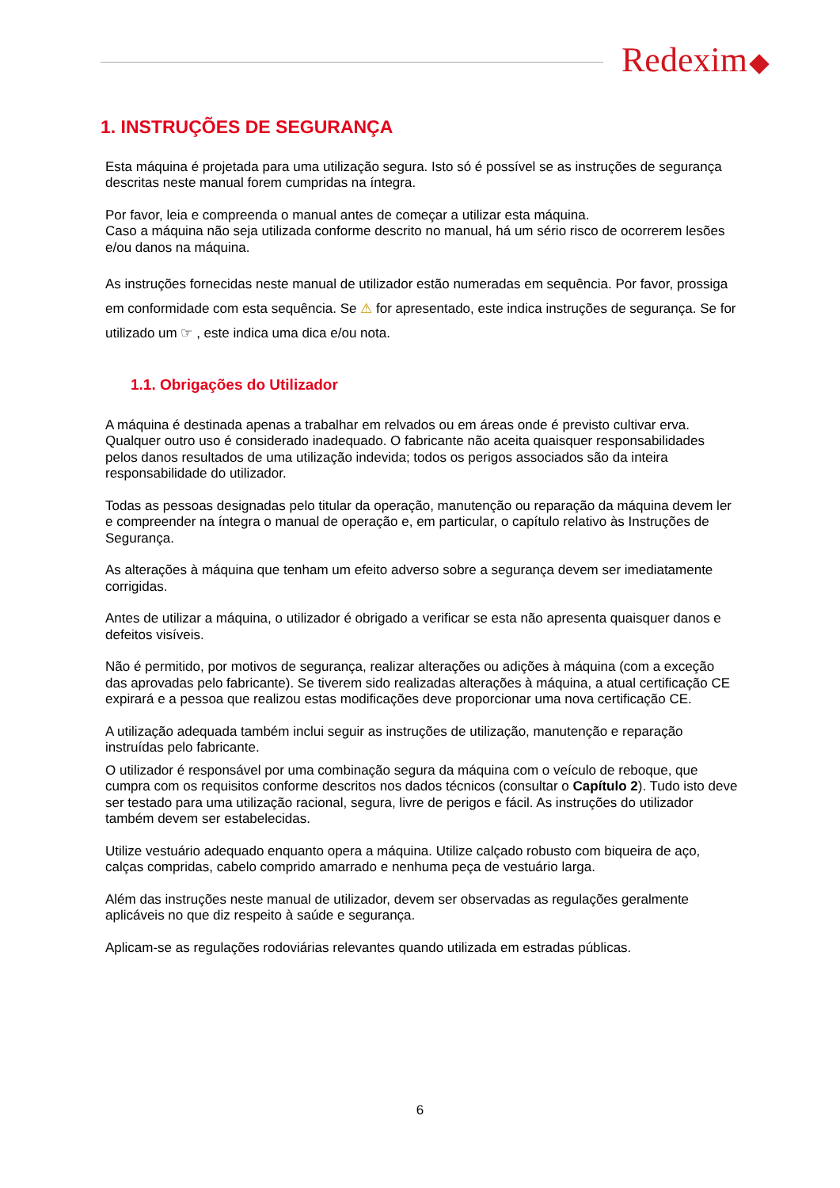Redexim
1. INSTRUÇÕES DE SEGURANÇA
Esta máquina é projetada para uma utilização segura. Isto só é possível se as instruções de segurança descritas neste manual forem cumpridas na íntegra.
Por favor, leia e compreenda o manual antes de começar a utilizar esta máquina.
Caso a máquina não seja utilizada conforme descrito no manual, há um sério risco de ocorrerem lesões e/ou danos na máquina.
As instruções fornecidas neste manual de utilizador estão numeradas em sequência. Por favor, prossiga em conformidade com esta sequência. Se ⚠ for apresentado, este indica instruções de segurança. Se for utilizado um ☞ , este indica uma dica e/ou nota.
1.1. Obrigações do Utilizador
A máquina é destinada apenas a trabalhar em relvados ou em áreas onde é previsto cultivar erva. Qualquer outro uso é considerado inadequado. O fabricante não aceita quaisquer responsabilidades pelos danos resultados de uma utilização indevida; todos os perigos associados são da inteira responsabilidade do utilizador.
Todas as pessoas designadas pelo titular da operação, manutenção ou reparação da máquina devem ler e compreender na íntegra o manual de operação e, em particular, o capítulo relativo às Instruções de Segurança.
As alterações à máquina que tenham um efeito adverso sobre a segurança devem ser imediatamente corrigidas.
Antes de utilizar a máquina, o utilizador é obrigado a verificar se esta não apresenta quaisquer danos e defeitos visíveis.
Não é permitido, por motivos de segurança, realizar alterações ou adições à máquina (com a exceção das aprovadas pelo fabricante). Se tiverem sido realizadas alterações à máquina, a atual certificação CE expirará e a pessoa que realizou estas modificações deve proporcionar uma nova certificação CE.
A utilização adequada também inclui seguir as instruções de utilização, manutenção e reparação instruídas pelo fabricante.
O utilizador é responsável por uma combinação segura da máquina com o veículo de reboque, que cumpra com os requisitos conforme descritos nos dados técnicos (consultar o Capítulo 2). Tudo isto deve ser testado para uma utilização racional, segura, livre de perigos e fácil. As instruções do utilizador também devem ser estabelecidas.
Utilize vestuário adequado enquanto opera a máquina. Utilize calçado robusto com biqueira de aço, calças compridas, cabelo comprido amarrado e nenhuma peça de vestuário larga.
Além das instruções neste manual de utilizador, devem ser observadas as regulações geralmente aplicáveis no que diz respeito à saúde e segurança.
Aplicam-se as regulações rodoviárias relevantes quando utilizada em estradas públicas.
6